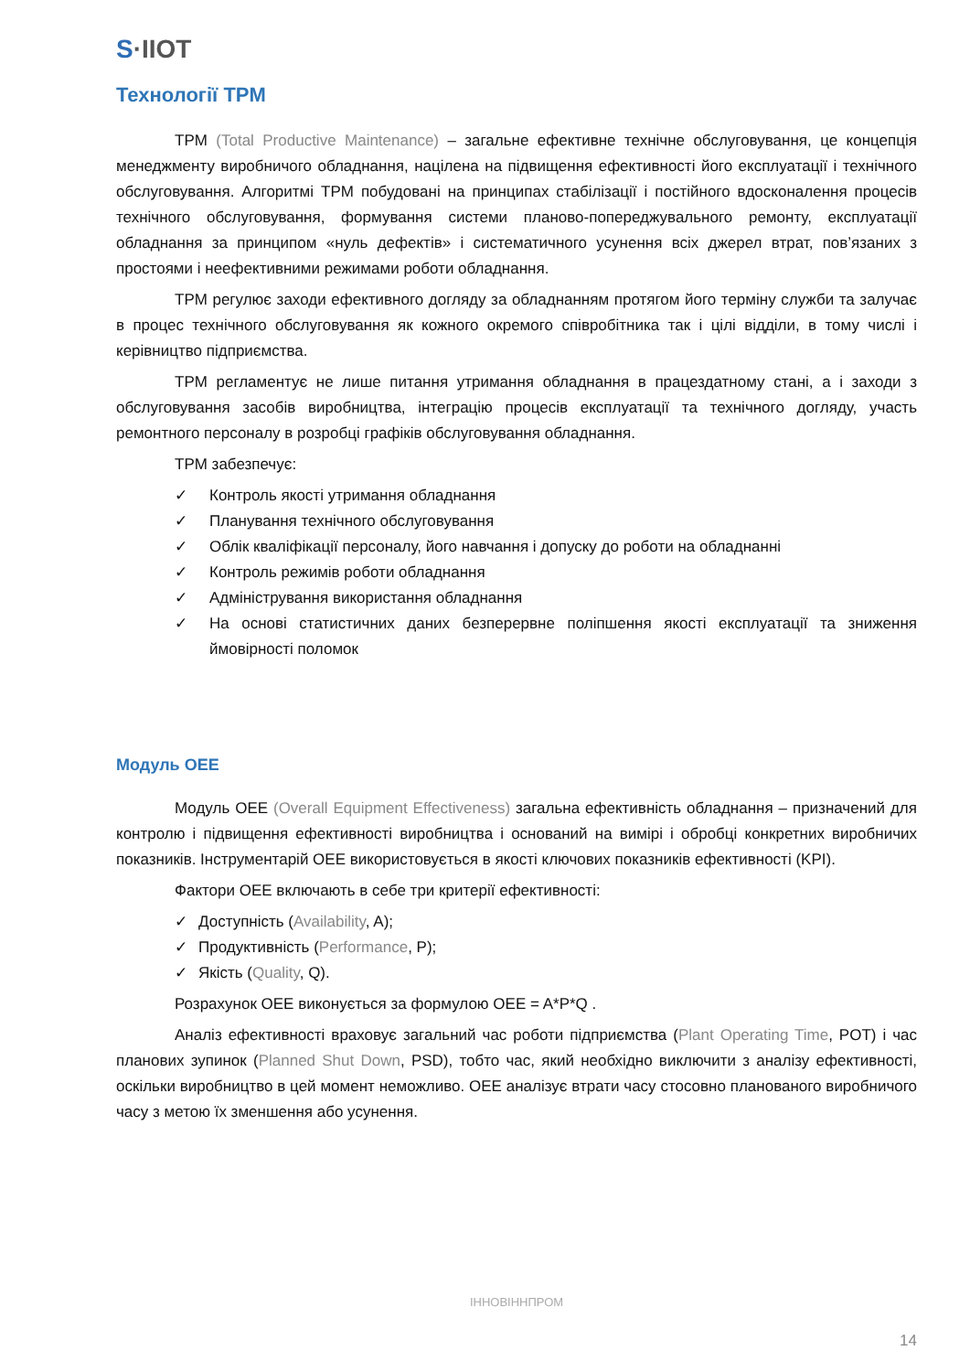S·IIOT
Технології TPM
TPM (Total Productive Maintenance) – загальне ефективне технічне обслуговування, це концепція менеджменту виробничого обладнання, націлена на підвищення ефективності його експлуатації і технічного обслуговування. Алгоритмі TPM побудовані на принципах стабілізації і постійного вдосконалення процесів технічного обслуговування, формування системи планово-попереджувального ремонту, експлуатації обладнання за принципом «нуль дефектів» і систематичного усунення всіх джерел втрат, пов’язаних з простоями і неефективними режимами роботи обладнання.
TPM регулює заходи ефективного догляду за обладнанням протягом його терміну служби та залучає в процес технічного обслуговування як кожного окремого співробітника так і цілі відділи, в тому числі і керівництво підприємства.
TPM регламентує не лише питання утримання обладнання в працездатному стані, а і заходи з обслуговування засобів виробництва, інтеграцію процесів експлуатації та технічного догляду, участь ремонтного персоналу в розробці графіків обслуговування обладнання.
TPM забезпечує:
✓ Контроль якості утримання обладнання
✓ Планування технічного обслуговування
✓ Облік кваліфікації персоналу, його навчання і допуску до роботи на обладнанні
✓ Контроль режимів роботи обладнання
✓ Адміністрування використання обладнання
✓ На основі статистичних даних безперервне поліпшення якості експлуатації та зниження ймовірності поломок
Модуль OEE
Модуль OEE (Overall Equipment Effectiveness) загальна ефективність обладнання – призначений для контролю і підвищення ефективності виробництва і оснований на вимірі і обробці конкретних виробничих показників. Інструментарій OEE використовується в якості ключових показників ефективності (KPI).
Фактори OEE включають в себе три критерії ефективності:
✓ Доступність (Availability, A);
✓ Продуктивність (Performance, P);
✓ Якість (Quality, Q).
Розрахунок OEE виконується за формулою OEE = A*P*Q .
Аналіз ефективності враховує загальний час роботи підприємства (Plant Operating Time, POT) і час планових зупинок (Planned Shut Down, PSD), тобто час, який необхідно виключити з аналізу ефективності, оскільки виробництво в цей момент неможливо. OEE аналізує втрати часу стосовно планованого виробничого часу з метою їх зменшення або усунення.
ІННОВІННПРОМ
14